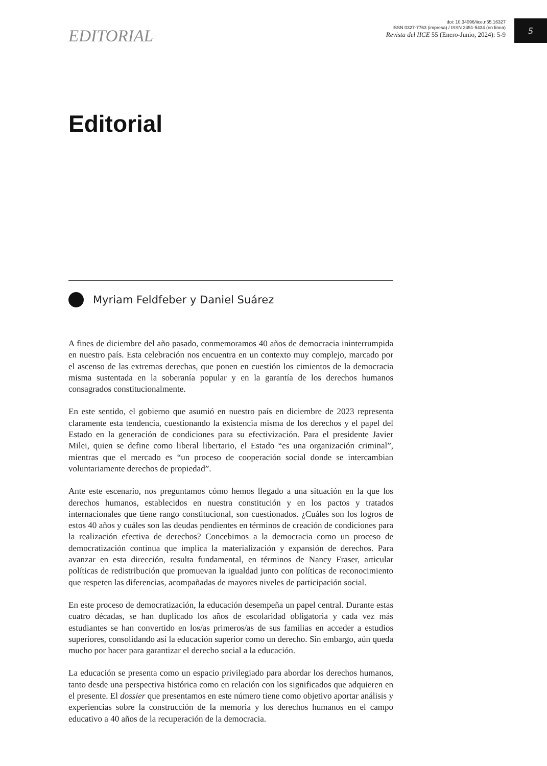5
EDITORIAL
doi: 10.34096/iice.n55.16327
ISSN 0327-7763 (impresa) / ISSN 2451-5434 (en línea)
Revista del IICE 55 (Enero-Junio, 2024): 5-9
Editorial
Myriam Feldfeber y Daniel Suárez
A fines de diciembre del año pasado, conmemoramos 40 años de democracia ininterrumpida en nuestro país. Esta celebración nos encuentra en un contexto muy complejo, marcado por el ascenso de las extremas derechas, que ponen en cuestión los cimientos de la democracia misma sustentada en la soberanía popular y en la garantía de los derechos humanos consagrados constitucionalmente.
En este sentido, el gobierno que asumió en nuestro país en diciembre de 2023 representa claramente esta tendencia, cuestionando la existencia misma de los derechos y el papel del Estado en la generación de condiciones para su efectivización. Para el presidente Javier Milei, quien se define como liberal libertario, el Estado “es una organización criminal”, mientras que el mercado es “un proceso de cooperación social donde se intercambian voluntariamente derechos de propiedad”.
Ante este escenario, nos preguntamos cómo hemos llegado a una situación en la que los derechos humanos, establecidos en nuestra constitución y en los pactos y tratados internacionales que tiene rango constitucional, son cuestionados. ¿Cuáles son los logros de estos 40 años y cuáles son las deudas pendientes en términos de creación de condiciones para la realización efectiva de derechos? Concebimos a la democracia como un proceso de democratización continua que implica la materialización y expansión de derechos. Para avanzar en esta dirección, resulta fundamental, en términos de Nancy Fraser, articular políticas de redistribución que promuevan la igualdad junto con políticas de reconocimiento que respeten las diferencias, acompañadas de mayores niveles de participación social.
En este proceso de democratización, la educación desempeña un papel central. Durante estas cuatro décadas, se han duplicado los años de escolaridad obligatoria y cada vez más estudiantes se han convertido en los/as primeros/as de sus familias en acceder a estudios superiores, consolidando así la educación superior como un derecho. Sin embargo, aún queda mucho por hacer para garantizar el derecho social a la educación.
La educación se presenta como un espacio privilegiado para abordar los derechos humanos, tanto desde una perspectiva histórica como en relación con los significados que adquieren en el presente. El dossier que presentamos en este número tiene como objetivo aportar análisis y experiencias sobre la construcción de la memoria y los derechos humanos en el campo educativo a 40 años de la recuperación de la democracia.